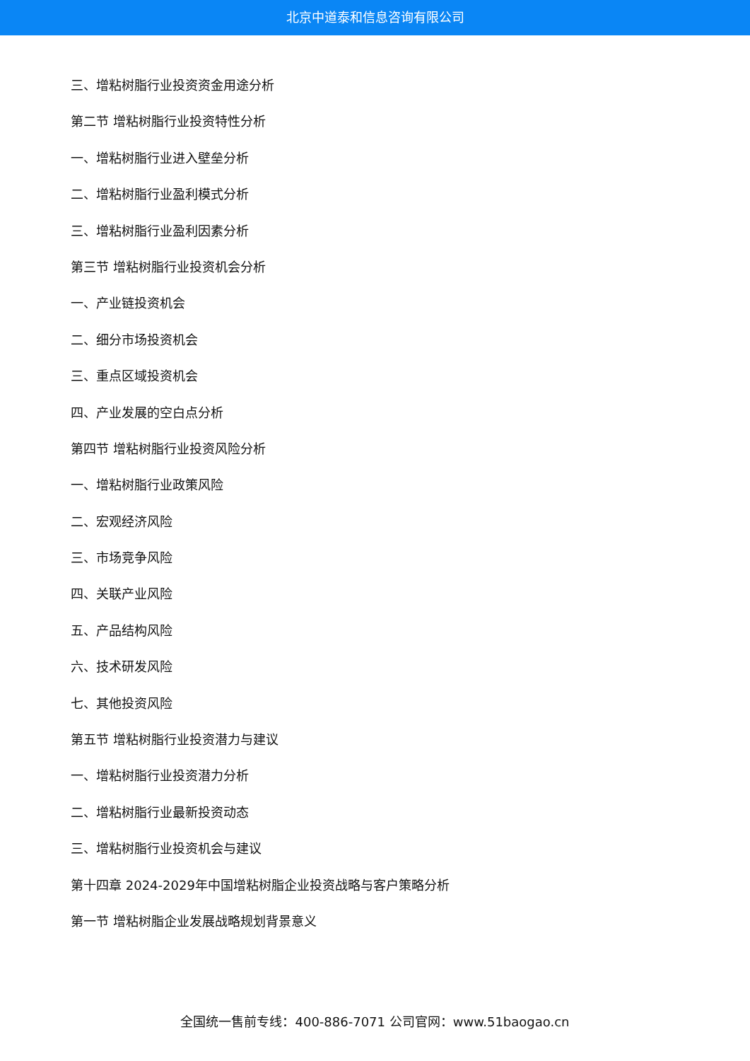北京中道泰和信息咨询有限公司
三、增粘树脂行业投资资金用途分析
第二节 增粘树脂行业投资特性分析
一、增粘树脂行业进入壁垒分析
二、增粘树脂行业盈利模式分析
三、增粘树脂行业盈利因素分析
第三节 增粘树脂行业投资机会分析
一、产业链投资机会
二、细分市场投资机会
三、重点区域投资机会
四、产业发展的空白点分析
第四节 增粘树脂行业投资风险分析
一、增粘树脂行业政策风险
二、宏观经济风险
三、市场竞争风险
四、关联产业风险
五、产品结构风险
六、技术研发风险
七、其他投资风险
第五节 增粘树脂行业投资潜力与建议
一、增粘树脂行业投资潜力分析
二、增粘树脂行业最新投资动态
三、增粘树脂行业投资机会与建议
第十四章 2024-2029年中国增粘树脂企业投资战略与客户策略分析
第一节 增粘树脂企业发展战略规划背景意义
全国统一售前专线：400-886-7071 公司官网：www.51baogao.cn